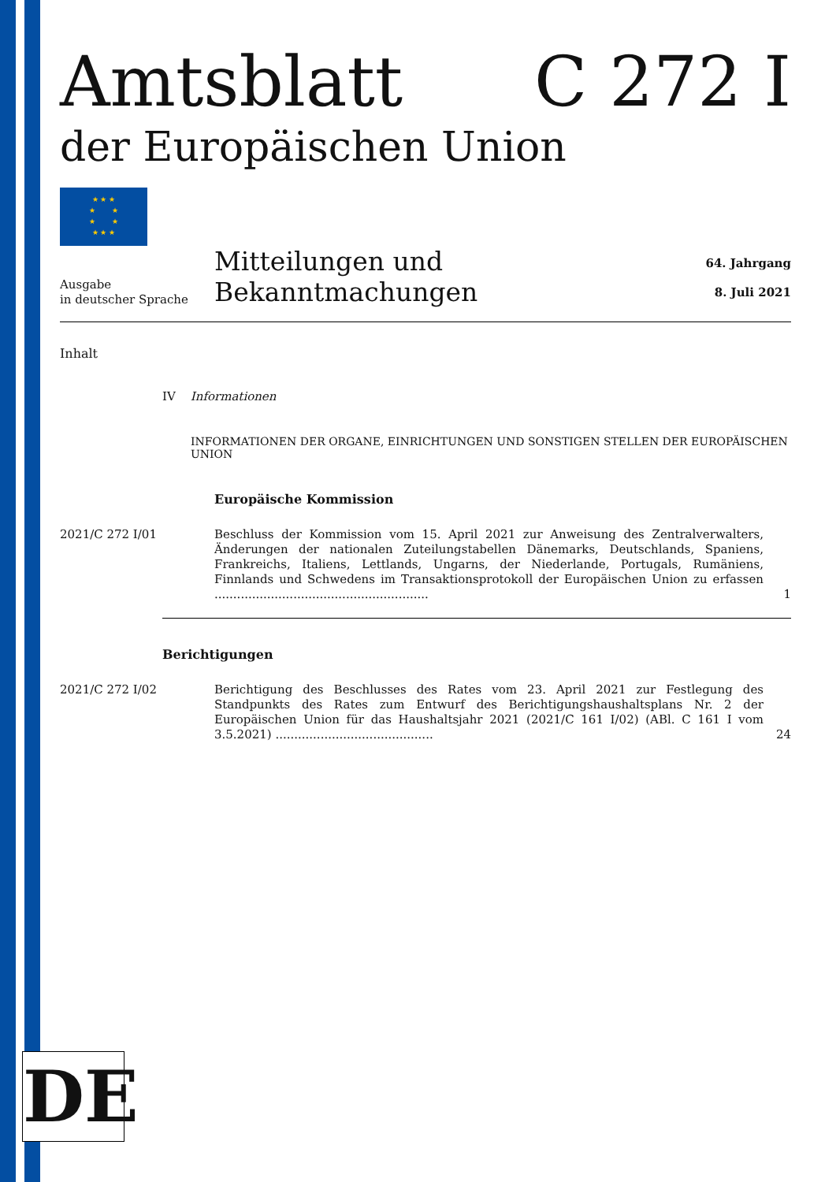Amtsblatt C 272 I
der Europäischen Union
★ ★ ★
★ ★
★ ★
★ ★ ★
Ausgabe
in deutscher Sprache
Mitteilungen und Bekanntmachungen
64. Jahrgang
8. Juli 2021
Inhalt
IV Informationen
INFORMATIONEN DER ORGANE, EINRICHTUNGEN UND SONSTIGEN STELLEN DER EUROPÄISCHEN UNION
Europäische Kommission
2021/C 272 I/01 Beschluss der Kommission vom 15. April 2021 zur Anweisung des Zentralverwalters, Änderungen der nationalen Zuteilungstabellen Dänemarks, Deutschlands, Spaniens, Frankreichs, Italiens, Lettlands, Ungarns, der Niederlande, Portugals, Rumäniens, Finnlands und Schwedens im Transaktionsprotokoll der Europäischen Union zu erfassen .........................................................
1
Berichtigungen
2021/C 272 I/02 Berichtigung des Beschlusses des Rates vom 23. April 2021 zur Festlegung des Standpunkts des Rates zum Entwurf des Berichtigungshaushaltsplans Nr. 2 der Europäischen Union für das Haushaltsjahr 2021 (2021/C 161 I/02) (ABl. C 161 I vom 3.5.2021) ..........................................
24
DE